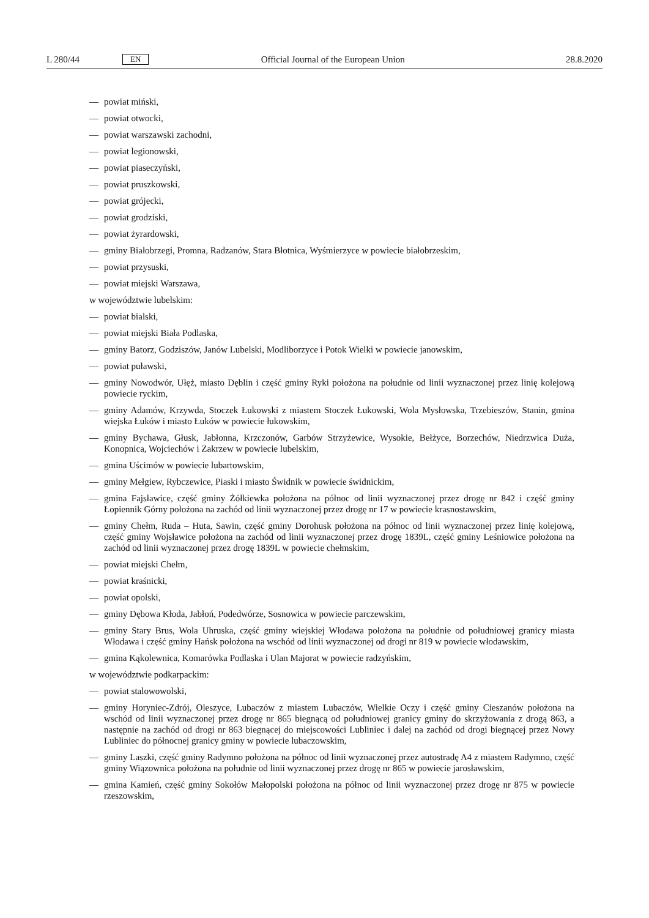L 280/44 EN Official Journal of the European Union 28.8.2020
— powiat miński,
— powiat otwocki,
— powiat warszawski zachodni,
— powiat legionowski,
— powiat piaseczyński,
— powiat pruszkowski,
— powiat grójecki,
— powiat grodziski,
— powiat żyrardowski,
— gminy Białobrzegi, Promna, Radzanów, Stara Błotnica, Wyśmierzyce w powiecie białobrzeskim,
— powiat przysuski,
— powiat miejski Warszawa,
w województwie lubelskim:
— powiat bialski,
— powiat miejski Biała Podlaska,
— gminy Batorz, Godziszów, Janów Lubelski, Modliborzyce i Potok Wielki w powiecie janowskim,
— powiat puławski,
— gminy Nowodwór, Ułęż, miasto Dęblin i część gminy Ryki położona na południe od linii wyznaczonej przez linię kolejową powiecie ryckim,
— gminy Adamów, Krzywda, Stoczek Łukowski z miastem Stoczek Łukowski, Wola Mysłowska, Trzebieszów, Stanin, gmina wiejska Łuków i miasto Łuków w powiecie łukowskim,
— gminy Bychawa, Głusk, Jabłonna, Krzczonów, Garbów Strzyżewice, Wysokie, Bełżyce, Borzechów, Niedrzwica Duża, Konopnica, Wojciechów i Zakrzew w powiecie lubelskim,
— gmina Uścimów w powiecie lubartowskim,
— gminy Mełgiew, Rybczewice, Piaski i miasto Świdnik w powiecie świdnickim,
— gmina Fajsławice, część gminy Żółkiewka położona na północ od linii wyznaczonej przez drogę nr 842 i część gminy Łopiennik Górny położona na zachód od linii wyznaczonej przez drogę nr 17 w powiecie krasnostawskim,
— gminy Chełm, Ruda – Huta, Sawin, część gminy Dorohusk położona na północ od linii wyznaczonej przez linię kolejową, część gminy Wojsławice położona na zachód od linii wyznaczonej przez drogę 1839L, część gminy Leśniowice położona na zachód od linii wyznaczonej przez drogę 1839L w powiecie chełmskim,
— powiat miejski Chełm,
— powiat kraśnicki,
— powiat opolski,
— gminy Dębowa Kłoda, Jabłoń, Podedwórze, Sosnowica w powiecie parczewskim,
— gminy Stary Brus, Wola Uhruska, część gminy wiejskiej Włodawa położona na południe od południowej granicy miasta Włodawa i część gminy Hańsk położona na wschód od linii wyznaczonej od drogi nr 819 w powiecie włodawskim,
— gmina Kąkolewnica, Komarówka Podlaska i Ulan Majorat w powiecie radzyńskim,
w województwie podkarpackim:
— powiat stalowowolski,
— gminy Horyniec-Zdrój, Oleszyce, Lubaczów z miastem Lubaczów, Wielkie Oczy i część gminy Cieszanów położona na wschód od linii wyznaczonej przez drogę nr 865 biegnącą od południowej granicy gminy do skrzyżowania z drogą 863, a następnie na zachód od drogi nr 863 biegnącej do miejscowości Lubliniec i dalej na zachód od drogi biegnącej przez Nowy Lubliniec do północnej granicy gminy w powiecie lubaczowskim,
— gminy Laszki, część gminy Radymno położona na północ od linii wyznaczonej przez autostradę A4 z miastem Radymno, część gminy Wiązownica położona na południe od linii wyznaczonej przez drogę nr 865 w powiecie jarosławskim,
— gmina Kamień, część gminy Sokołów Małopolski położona na północ od linii wyznaczonej przez drogę nr 875 w powiecie rzeszowskim,